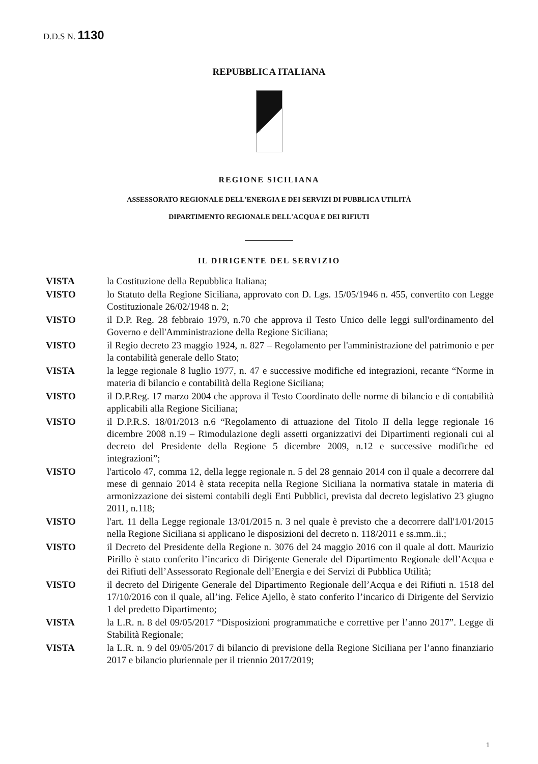D.D.S N. 1130
REPUBBLICA ITALIANA
REGIONE SICILIANA
ASSESSORATO REGIONALE DELL'ENERGIA E DEI SERVIZI DI PUBBLICA UTILITÀ
DIPARTIMENTO REGIONALE DELL'ACQUA E DEI RIFIUTI
IL DIRIGENTE DEL SERVIZIO
VISTA la Costituzione della Repubblica Italiana;
VISTO lo Statuto della Regione Siciliana, approvato con D. Lgs. 15/05/1946 n. 455, convertito con Legge Costituzionale 26/02/1948 n. 2;
VISTO il D.P. Reg. 28 febbraio 1979, n.70 che approva il Testo Unico delle leggi sull'ordinamento del Governo e dell'Amministrazione della Regione Siciliana;
VISTO il Regio decreto 23 maggio 1924, n. 827 – Regolamento per l'amministrazione del patrimonio e per la contabilità generale dello Stato;
VISTA la legge regionale 8 luglio 1977, n. 47 e successive modifiche ed integrazioni, recante “Norme in materia di bilancio e contabilità della Regione Siciliana;
VISTO il D.P.Reg. 17 marzo 2004 che approva il Testo Coordinato delle norme di bilancio e di contabilità applicabili alla Regione Siciliana;
VISTO il D.P.R.S. 18/01/2013 n.6 “Regolamento di attuazione del Titolo II della legge regionale 16 dicembre 2008 n.19 – Rimodulazione degli assetti organizzativi dei Dipartimenti regionali cui al decreto del Presidente della Regione 5 dicembre 2009, n.12 e successive modifiche ed integrazioni”;
VISTO l'articolo 47, comma 12, della legge regionale n. 5 del 28 gennaio 2014 con il quale a decorrere dal mese di gennaio 2014 è stata recepita nella Regione Siciliana la normativa statale in materia di armonizzazione dei sistemi contabili degli Enti Pubblici, prevista dal decreto legislativo 23 giugno 2011, n.118;
VISTO l'art. 11 della Legge regionale 13/01/2015 n. 3 nel quale è previsto che a decorrere dall'1/01/2015 nella Regione Siciliana si applicano le disposizioni del decreto n. 118/2011 e ss.mm..ii.;
VISTO il Decreto del Presidente della Regione n. 3076 del 24 maggio 2016 con il quale al dott. Maurizio Pirillo è stato conferito l’incarico di Dirigente Generale del Dipartimento Regionale dell’Acqua e dei Rifiuti dell’Assessorato Regionale dell’Energia e dei Servizi di Pubblica Utilità;
VISTO il decreto del Dirigente Generale del Dipartimento Regionale dell’Acqua e dei Rifiuti n. 1518 del 17/10/2016 con il quale, all’ing. Felice Ajello, è stato conferito l’incarico di Dirigente del Servizio 1 del predetto Dipartimento;
VISTA la L.R. n. 8 del 09/05/2017 “Disposizioni programmatiche e correttive per l’anno 2017”. Legge di Stabilità Regionale;
VISTA la L.R. n. 9 del 09/05/2017 di bilancio di previsione della Regione Siciliana per l’anno finanziario 2017 e bilancio pluriennale per il triennio 2017/2019;
1